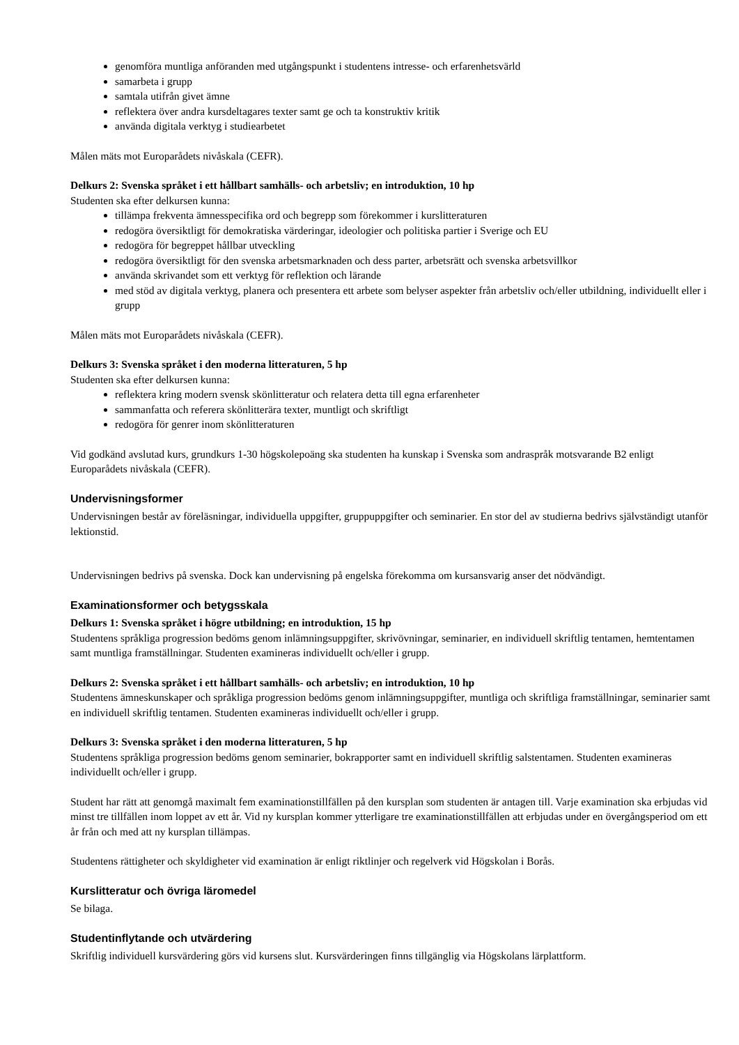genomföra muntliga anföranden med utgångspunkt i studentens intresse- och erfarenhetsvärld
samarbeta i grupp
samtala utifrån givet ämne
reflektera över andra kursdeltagares texter samt ge och ta konstruktiv kritik
använda digitala verktyg i studiearbetet
Målen mäts mot Europarådets nivåskala (CEFR).
Delkurs 2: Svenska språket i ett hållbart samhälls- och arbetsliv; en introduktion, 10 hp
Studenten ska efter delkursen kunna:
tillämpa frekventa ämnesspecifika ord och begrepp som förekommer i kurslitteraturen
redogöra översiktligt för demokratiska värderingar, ideologier och politiska partier i Sverige och EU
redogöra för begreppet hållbar utveckling
redogöra översiktligt för den svenska arbetsmarknaden och dess parter, arbetsrätt och svenska arbetsvillkor
använda skrivandet som ett verktyg för reflektion och lärande
med stöd av digitala verktyg, planera och presentera ett arbete som belyser aspekter från arbetsliv och/eller utbildning, individuellt eller i grupp
Målen mäts mot Europarådets nivåskala (CEFR).
Delkurs 3: Svenska språket i den moderna litteraturen, 5 hp
Studenten ska efter delkursen kunna:
reflektera kring modern svensk skönlitteratur och relatera detta till egna erfarenheter
sammanfatta och referera skönlitterära texter, muntligt och skriftligt
redogöra för genrer inom skönlitteraturen
Vid godkänd avslutad kurs, grundkurs 1-30 högskolepoäng ska studenten ha kunskap i Svenska som andraspråk motsvarande B2 enligt Europarådets nivåskala (CEFR).
Undervisningsformer
Undervisningen består av föreläsningar, individuella uppgifter, gruppuppgifter och seminarier. En stor del av studierna bedrivs självständigt utanför lektionstid.
Undervisningen bedrivs på svenska. Dock kan undervisning på engelska förekomma om kursansvarig anser det nödvändigt.
Examinationsformer och betygsskala
Delkurs 1: Svenska språket i högre utbildning; en introduktion, 15 hp
Studentens språkliga progression bedöms genom inlämningsuppgifter, skrivövningar, seminarier, en individuell skriftlig tentamen, hemtentamen samt muntliga framställningar. Studenten examineras individuellt och/eller i grupp.
Delkurs 2: Svenska språket i ett hållbart samhälls- och arbetsliv; en introduktion, 10 hp
Studentens ämneskunskaper och språkliga progression bedöms genom inlämningsuppgifter, muntliga och skriftliga framställningar, seminarier samt en individuell skriftlig tentamen. Studenten examineras individuellt och/eller i grupp.
Delkurs 3: Svenska språket i den moderna litteraturen, 5 hp
Studentens språkliga progression bedöms genom seminarier, bokrapporter samt en individuell skriftlig salstentamen. Studenten examineras individuellt och/eller i grupp.
Student har rätt att genomgå maximalt fem examinationstillfällen på den kursplan som studenten är antagen till. Varje examination ska erbjudas vid minst tre tillfällen inom loppet av ett år. Vid ny kursplan kommer ytterligare tre examinationstillfällen att erbjudas under en övergångsperiod om ett år från och med att ny kursplan tillämpas.
Studentens rättigheter och skyldigheter vid examination är enligt riktlinjer och regelverk vid Högskolan i Borås.
Kurslitteratur och övriga läromedel
Se bilaga.
Studentinflytande och utvärdering
Skriftlig individuell kursvärdering görs vid kursens slut. Kursvärderingen finns tillgänglig via Högskolans lärplattform.